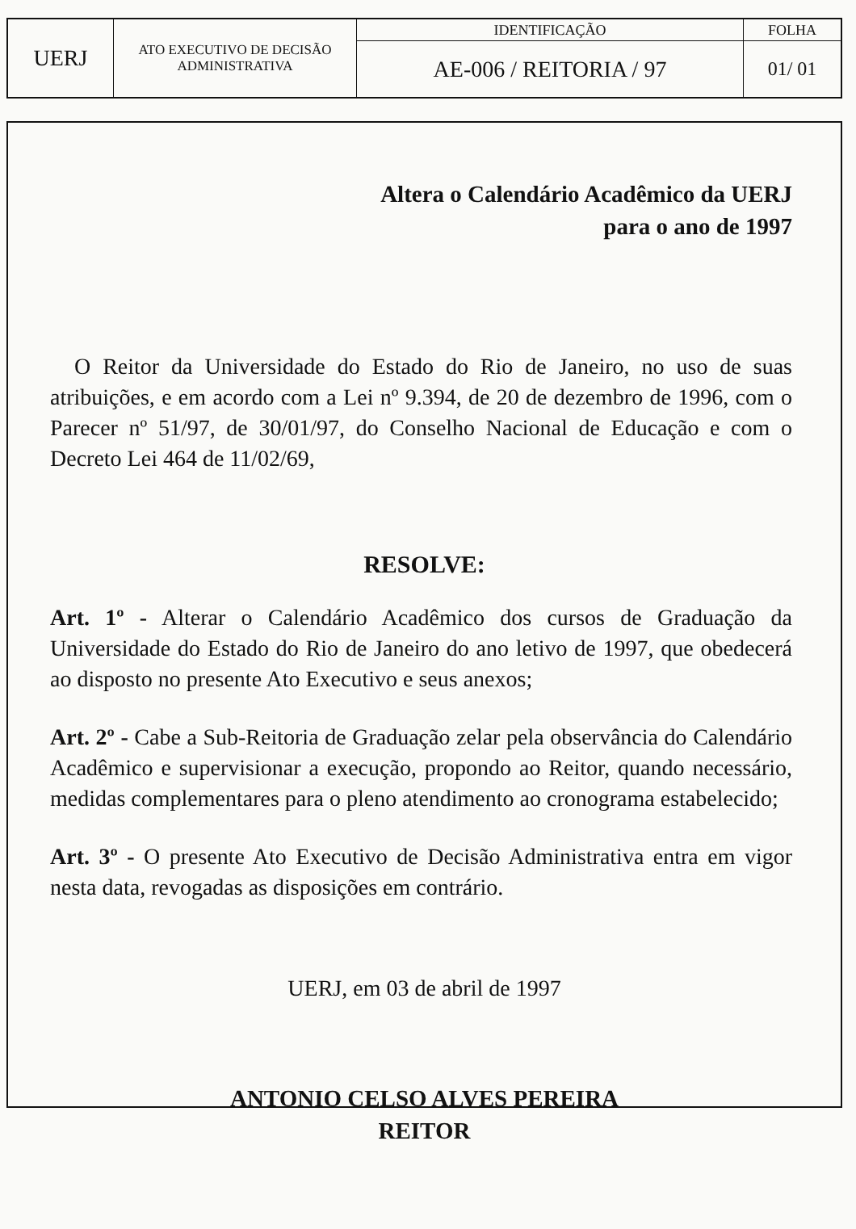| UERJ | ATO EXECUTIVO DE DECISÃO ADMINISTRATIVA | IDENTIFICAÇÃO | FOLHA |
| | | AE-006 / REITORIA / 97 | 01/ 01 |
Altera o Calendário Acadêmico da UERJ
para o ano de 1997
O Reitor da Universidade do Estado do Rio de Janeiro, no uso de suas atribuições, e em acordo com a Lei nº 9.394, de 20 de dezembro de 1996, com o Parecer nº 51/97, de 30/01/97, do Conselho Nacional de Educação e com o Decreto Lei 464 de 11/02/69,
RESOLVE:
Art. 1º - Alterar o Calendário Acadêmico dos cursos de Graduação da Universidade do Estado do Rio de Janeiro do ano letivo de 1997, que obedecerá ao disposto no presente Ato Executivo e seus anexos;
Art. 2º - Cabe a Sub-Reitoria de Graduação zelar pela observância do Calendário Acadêmico e supervisionar a execução, propondo ao Reitor, quando necessário, medidas complementares para o pleno atendimento ao cronograma estabelecido;
Art. 3º - O presente Ato Executivo de Decisão Administrativa entra em vigor nesta data, revogadas as disposições em contrário.
UERJ, em 03 de abril de 1997
ANTONIO CELSO ALVES PEREIRA
REITOR